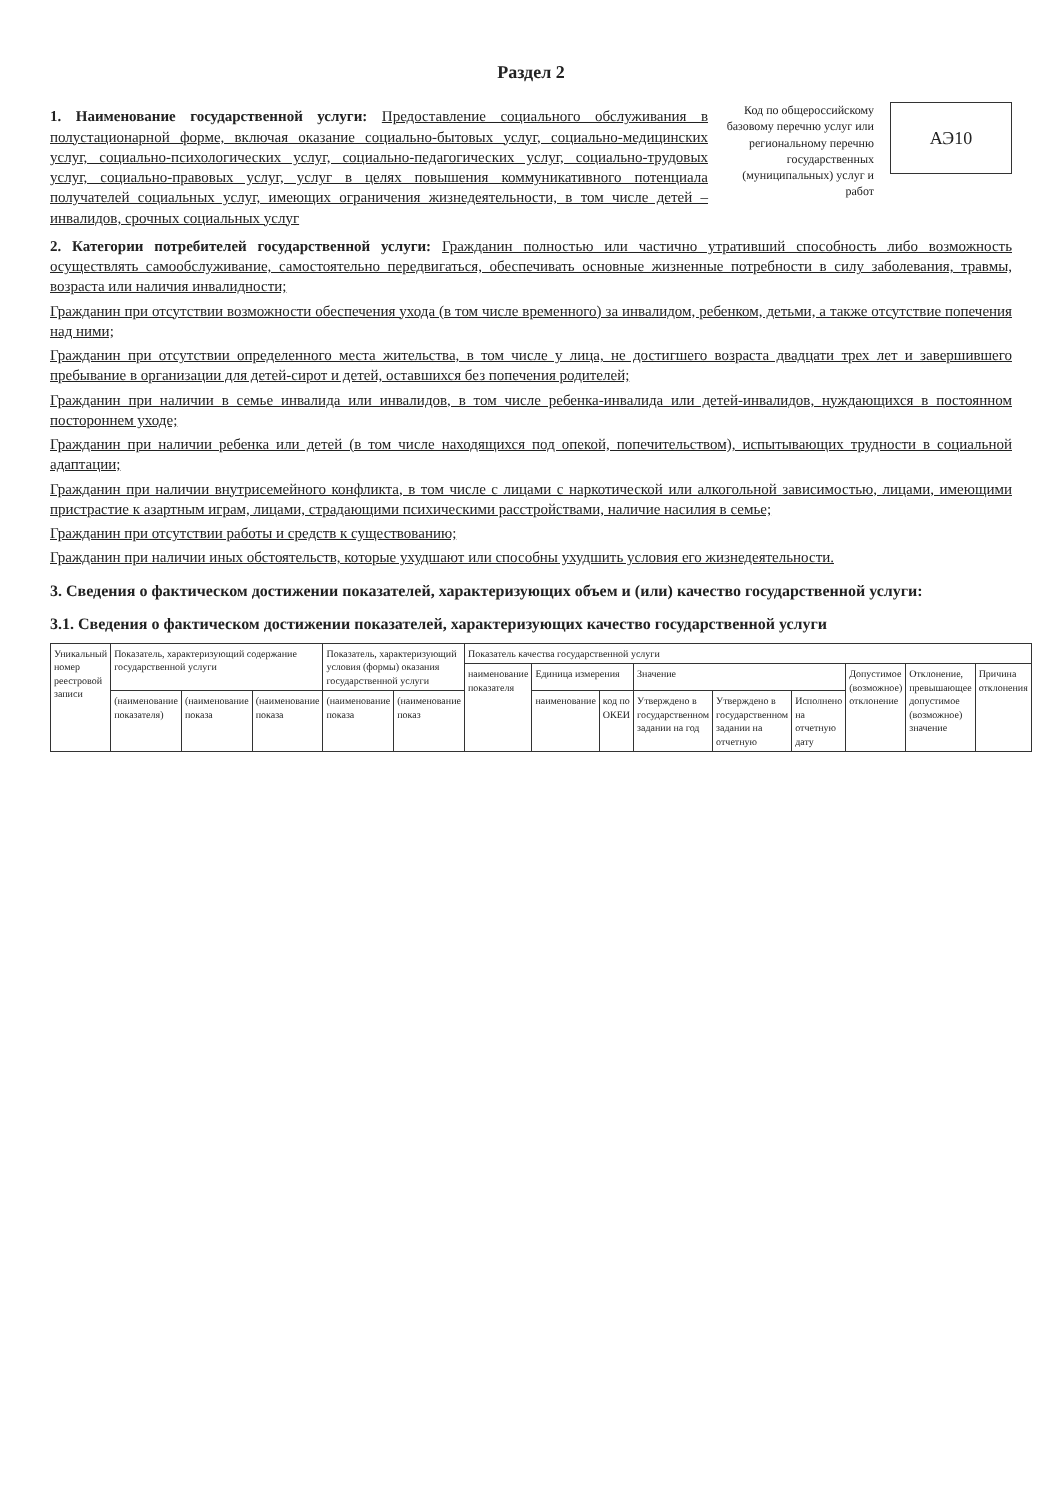Раздел 2
1. Наименование государственной услуги: Предоставление социального обслуживания в полустационарной форме, включая оказание социально-бытовых услуг, социально-медицинских услуг, социально-психологических услуг, социально-педагогических услуг, социально-трудовых услуг, социально-правовых услуг, услуг в целях повышения коммуникативного потенциала получателей социальных услуг, имеющих ограничения жизнедеятельности, в том числе детей – инвалидов, срочных социальных услуг
Код по общероссийскому базовому перечню услуг или региональному перечню государственных (муниципальных) услуг и работ
АЭ10
2. Категории потребителей государственной услуги: Гражданин полностью или частично утративший способность либо возможность осуществлять самообслуживание, самостоятельно передвигаться, обеспечивать основные жизненные потребности в силу заболевания, травмы, возраста или наличия инвалидности;
Гражданин при отсутствии возможности обеспечения ухода (в том числе временного) за инвалидом, ребенком, детьми, а также отсутствие попечения над ними;
Гражданин при отсутствии определенного места жительства, в том числе у лица, не достигшего возраста двадцати трех лет и завершившего пребывание в организации для детей-сирот и детей, оставшихся без попечения родителей;
Гражданин при наличии в семье инвалида или инвалидов, в том числе ребенка-инвалида или детей-инвалидов, нуждающихся в постоянном постороннем уходе;
Гражданин при наличии ребенка или детей (в том числе находящихся под опекой, попечительством), испытывающих трудности в социальной адаптации;
Гражданин при наличии внутрисемейного конфликта, в том числе с лицами с наркотической или алкогольной зависимостью, лицами, имеющими пристрастие к азартным играм, лицами, страдающими психическими расстройствами, наличие насилия в семье;
Гражданин при отсутствии работы и средств к существованию;
Гражданин при наличии иных обстоятельств, которые ухудшают или способны ухудшить условия его жизнедеятельности.
3. Сведения о фактическом достижении показателей, характеризующих объем и (или) качество государственной услуги:
3.1. Сведения о фактическом достижении показателей, характеризующих качество государственной услуги
| Уникальный номер реестровой записи | Показатель, характеризующий содержание государственной услуги | | | Показатель, характеризующий условия (формы) оказания государственной услуги | | Показатель качества государственной услуги | | | | | | | | |
| --- | --- | --- | --- | --- | --- | --- | --- | --- | --- | --- | --- | --- | --- | --- |
| | | | | | | наименование показателя | Единица измерения | | Значение | | | Допустимое (возможное) отклонение | Отклонение, превышающее допустимое (возможное) значение | Причина отклонения |
| | (наименование показателя) | (наименование показа | (наименование показа | (наименование показа | (наименование показ | | наименование | код по ОКЕИ | Утверждено в государственном задании на год | Утверждено в государственном задании на отчетную | Исполнено на отчетную дату | | | |